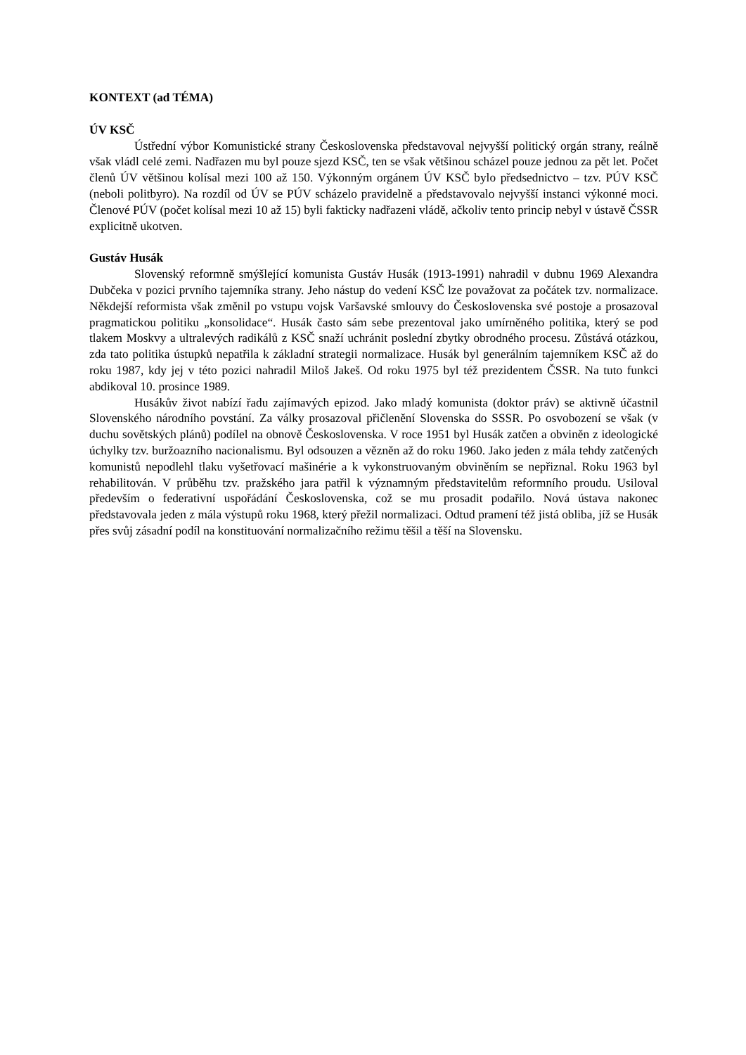KONTEXT (ad TÉMA)
ÚV KSČ
Ústřední výbor Komunistické strany Československa představoval nejvyšší politický orgán strany, reálně však vládl celé zemi. Nadřazen mu byl pouze sjezd KSČ, ten se však většinou scházel pouze jednou za pět let. Počet členů ÚV většinou kolísal mezi 100 až 150. Výkonným orgánem ÚV KSČ bylo předsednictvo – tzv. PÚV KSČ (neboli politbyro). Na rozdíl od ÚV se PÚV scházelo pravidelně a představovalo nejvyšší instanci výkonné moci. Členové PÚV (počet kolísal mezi 10 až 15) byli fakticky nadřazeni vládě, ačkoliv tento princip nebyl v ústavě ČSSR explicitně ukotven.
Gustáv Husák
Slovenský reformně smýšlející komunista Gustáv Husák (1913-1991) nahradil v dubnu 1969 Alexandra Dubčeka v pozici prvního tajemníka strany. Jeho nástup do vedení KSČ lze považovat za počátek tzv. normalizace. Někdejší reformista však změnil po vstupu vojsk Varšavské smlouvy do Československa své postoje a prosazoval pragmatickou politiku „konsolidace“. Husák často sám sebe prezentoval jako umírněného politika, který se pod tlakem Moskvy a ultralevých radikálů z KSČ snaží uchránit poslední zbytky obrodného procesu. Zůstává otázkou, zda tato politika ústupků nepatřila k základní strategii normalizace. Husák byl generálním tajemníkem KSČ až do roku 1987, kdy jej v této pozici nahradil Miloš Jakeš. Od roku 1975 byl též prezidentem ČSSR. Na tuto funkci abdikoval 10. prosince 1989.
Husákův život nabízí řadu zajímavých epizod. Jako mladý komunista (doktor práv) se aktivně účastnil Slovenského národního povstání. Za války prosazoval přičlenění Slovenska do SSSR. Po osvobození se však (v duchu sovětských plánů) podílel na obnově Československa. V roce 1951 byl Husák zatčen a obviněn z ideologické úchylky tzv. buržoazního nacionalismu. Byl odsouzen a vězněn až do roku 1960. Jako jeden z mála tehdy zatčených komunistů nepodlehl tlaku vyšetřovací mašinérie a k vykonstruovaným obviněním se nepřiznal. Roku 1963 byl rehabilitován. V průběhu tzv. pražského jara patřil k významným představitelům reformního proudu. Usiloval především o federativní uspořádání Československa, což se mu prosadit podařilo. Nová ústava nakonec představovala jeden z mála výstupů roku 1968, který přežil normalizaci. Odtud pramení též jistá obliba, jíž se Husák přes svůj zásadní podíl na konstituování normalizačního režimu těšil a těší na Slovensku.